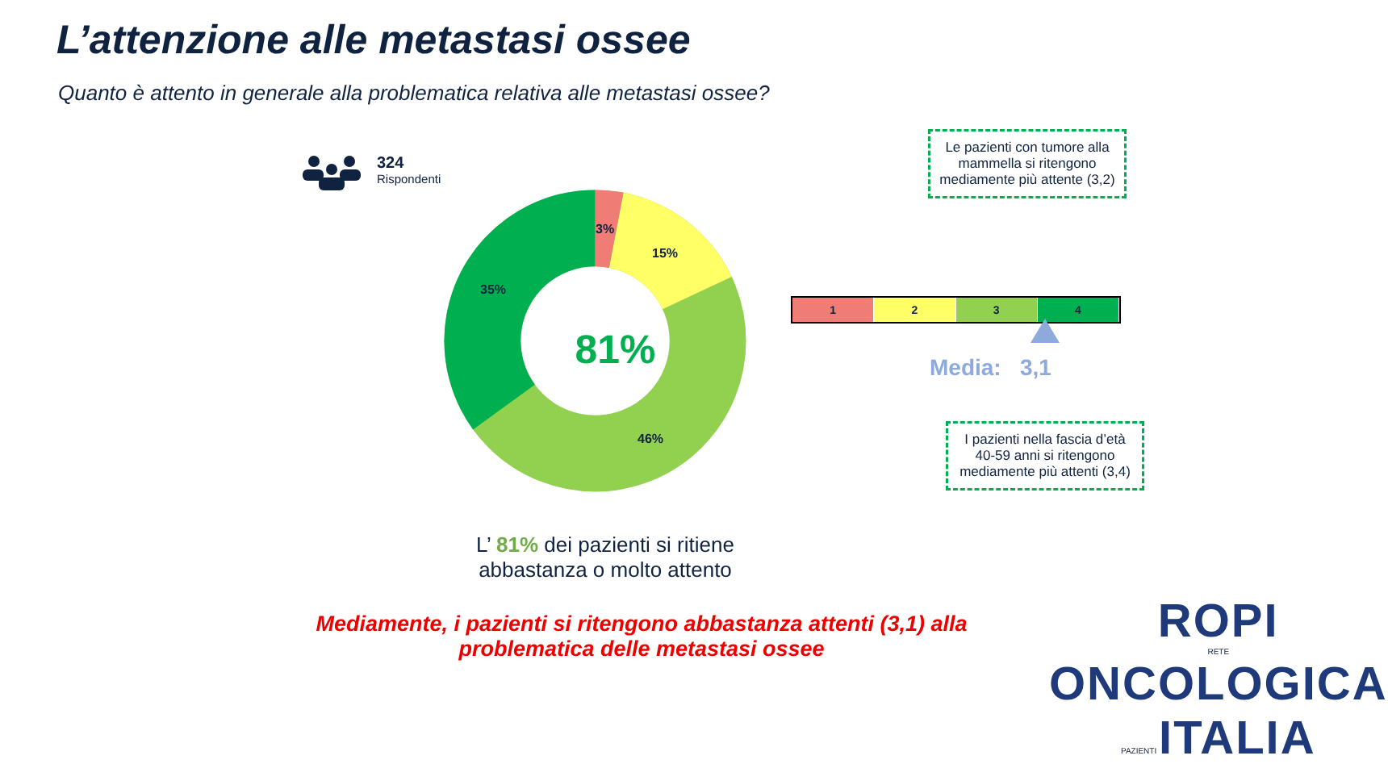L’attenzione alle metastasi ossee
Quanto è attento in generale alla problematica relativa alle metastasi ossee?
324
Rispondenti
81%
3%
15%
35%
46%
Le pazienti con tumore alla mammella si ritengono mediamente più attente (3,2)
1 2 3 4
Media: 3,1
I pazienti nella fascia d’età 40-59 anni si ritengono mediamente più attenti (3,4)
L’ 81% dei pazienti si ritiene abbastanza o molto attento
Mediamente, i pazienti si ritengono abbastanza attenti (3,1) alla problematica delle metastasi ossee
ROPI
RETE ONCOLOGICA PAZIENTI ITALIA